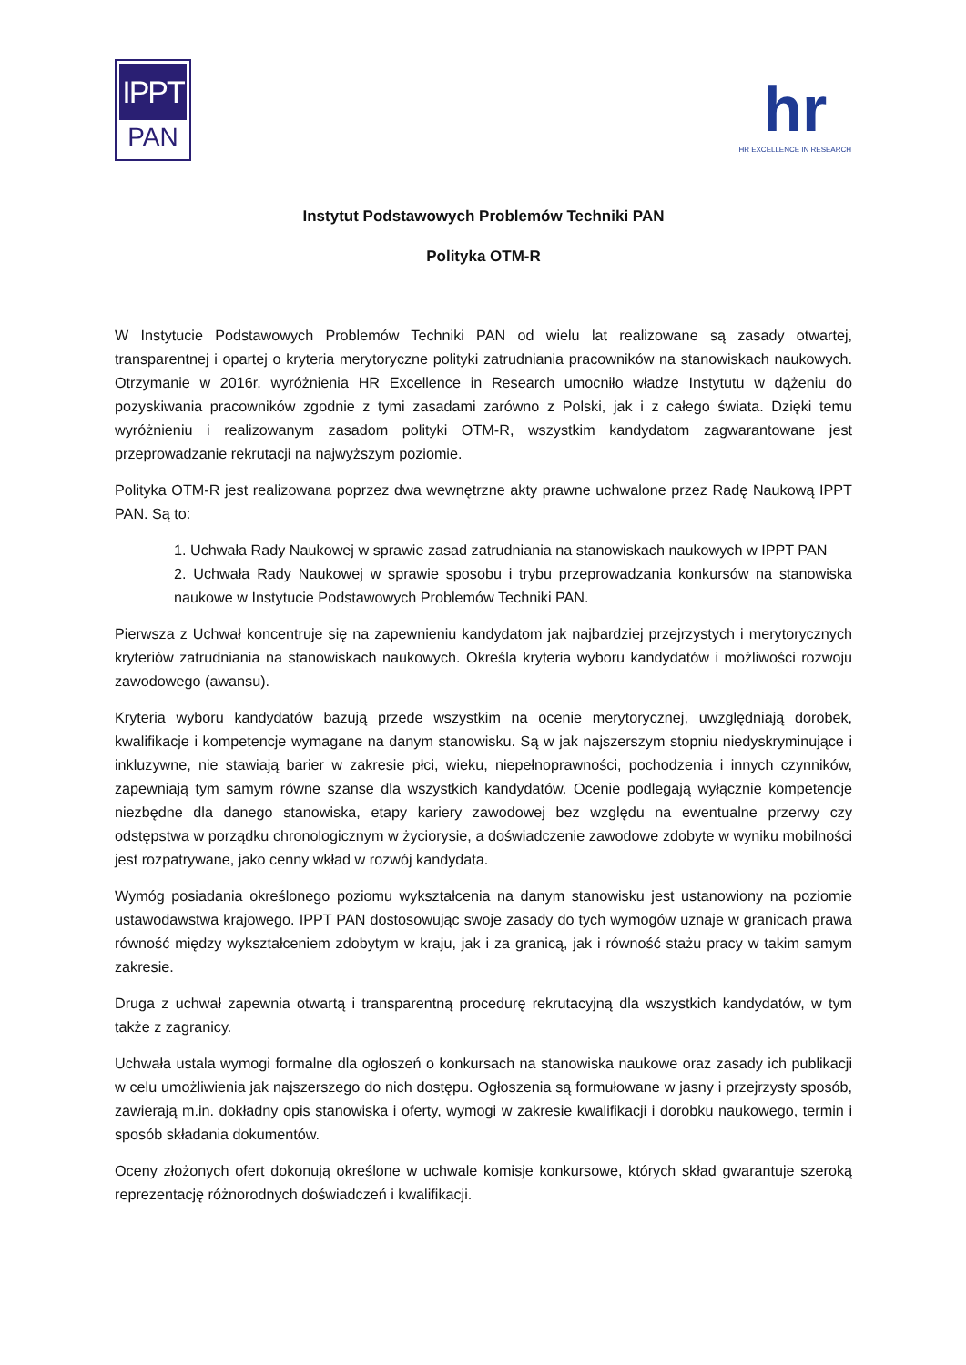IPPT
PAN
hr
HR EXCELLENCE IN RESEARCH
Instytut Podstawowych Problemów Techniki PAN
Polityka OTM-R
W Instytucie Podstawowych Problemów Techniki PAN od wielu lat realizowane są zasady otwartej, transparentnej i opartej o kryteria merytoryczne polityki zatrudniania pracowników na stanowiskach naukowych. Otrzymanie w 2016r. wyróżnienia HR Excellence in Research umocniło władze Instytutu w dążeniu do pozyskiwania pracowników zgodnie z tymi zasadami zarówno z Polski, jak i z całego świata. Dzięki temu wyróżnieniu i realizowanym zasadom polityki OTM-R, wszystkim kandydatom zagwarantowane jest przeprowadzanie rekrutacji na najwyższym poziomie.
Polityka OTM-R jest realizowana poprzez dwa wewnętrzne akty prawne uchwalone przez Radę Naukową IPPT PAN. Są to:
1. Uchwała Rady Naukowej w sprawie zasad zatrudniania na stanowiskach naukowych w IPPT PAN
2. Uchwała Rady Naukowej w sprawie sposobu i trybu przeprowadzania konkursów na stanowiska naukowe w Instytucie Podstawowych Problemów Techniki PAN.
Pierwsza z Uchwał koncentruje się na zapewnieniu kandydatom jak najbardziej przejrzystych i merytorycznych kryteriów zatrudniania na stanowiskach naukowych. Określa kryteria wyboru kandydatów i możliwości rozwoju zawodowego (awansu).
Kryteria wyboru kandydatów bazują przede wszystkim na ocenie merytorycznej, uwzględniają dorobek, kwalifikacje i kompetencje wymagane na danym stanowisku. Są w jak najszerszym stopniu niedyskryminujące i inkluzywne, nie stawiają barier w zakresie płci, wieku, niepełnoprawności, pochodzenia i innych czynników, zapewniają tym samym równe szanse dla wszystkich kandydatów. Ocenie podlegają wyłącznie kompetencje niezbędne dla danego stanowiska, etapy kariery zawodowej bez względu na ewentualne przerwy czy odstępstwa w porządku chronologicznym w życiorysie, a doświadczenie zawodowe zdobyte w wyniku mobilności jest rozpatrywane, jako cenny wkład w rozwój kandydata.
Wymóg posiadania określonego poziomu wykształcenia na danym stanowisku jest ustanowiony na poziomie ustawodawstwa krajowego. IPPT PAN dostosowując swoje zasady do tych wymogów uznaje w granicach prawa równość między wykształceniem zdobytym w kraju, jak i za granicą, jak i równość stażu pracy w takim samym zakresie.
Druga z uchwał zapewnia otwartą i transparentną procedurę rekrutacyjną dla wszystkich kandydatów, w tym także z zagranicy.
Uchwała ustala wymogi formalne dla ogłoszeń o konkursach na stanowiska naukowe oraz zasady ich publikacji w celu umożliwienia jak najszerszego do nich dostępu. Ogłoszenia są formułowane w jasny i przejrzysty sposób, zawierają m.in. dokładny opis stanowiska i oferty, wymogi w zakresie kwalifikacji i dorobku naukowego, termin i sposób składania dokumentów.
Oceny złożonych ofert dokonują określone w uchwale komisje konkursowe, których skład gwarantuje szeroką reprezentację różnorodnych doświadczeń i kwalifikacji.